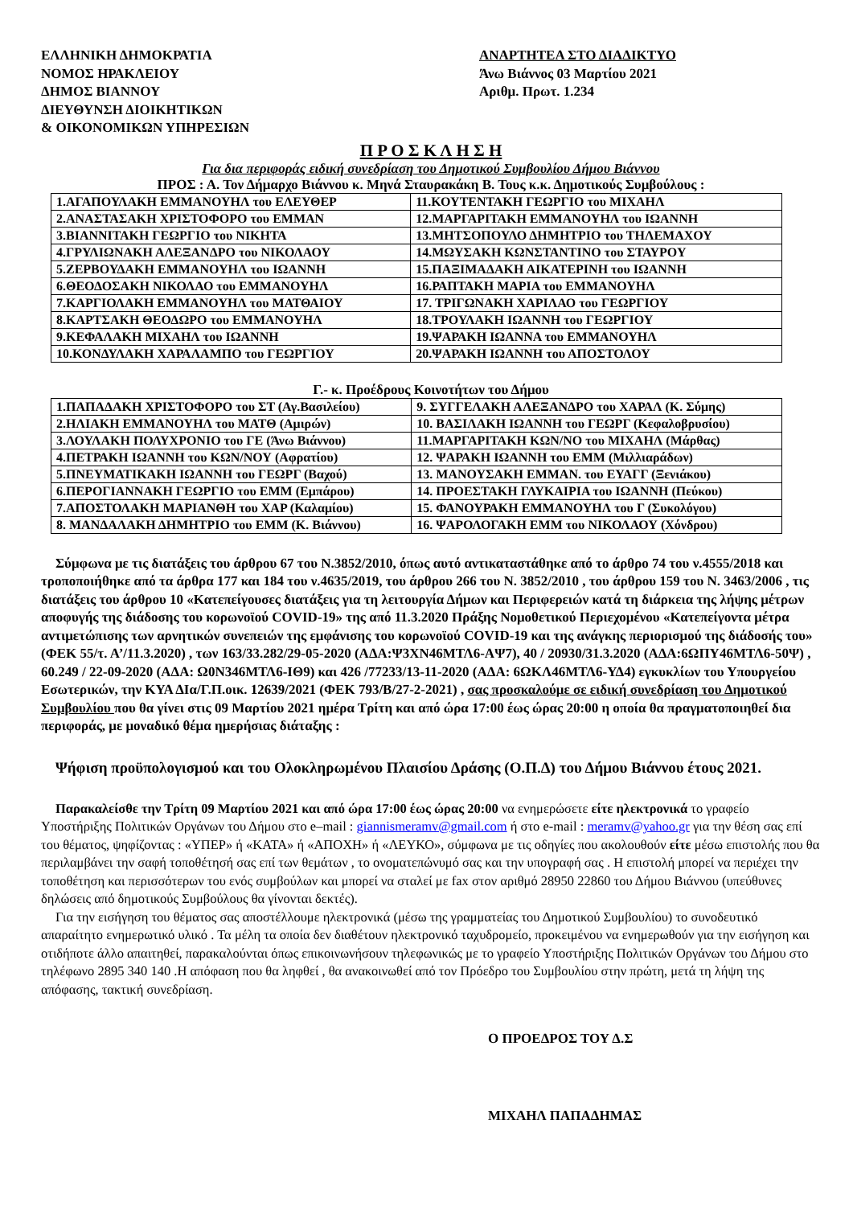ΕΛΛΗΝΙΚΗ ΔΗΜΟΚΡΑΤΙΑ
ΝΟΜΟΣ ΗΡΑΚΛΕΙΟΥ
ΔΗΜΟΣ ΒΙΑΝΝΟΥ
ΔΙΕΥΘΥΝΣΗ ΔΙΟΙΚΗΤΙΚΩΝ
& ΟΙΚΟΝΟΜΙΚΩΝ ΥΠΗΡΕΣΙΩΝ
ΑΝΑΡΤΗΤΕΑ ΣΤΟ ΔΙΑΔΙΚΤΥΟ
Άνω Βιάννος 03 Μαρτίου 2021
Αριθμ. Πρωτ. 1.234
Π Ρ Ο Σ Κ Λ Η Σ Η
Για δια περιφοράς ειδική συνεδρίαση του Δημοτικού Συμβουλίου Δήμου Βιάννου
ΠΡΟΣ : Α. Τον Δήμαρχο Βιάννου κ. Μηνά Σταυρακάκη Β. Τους κ.κ. Δημοτικούς Συμβούλους :
| 1.ΑΓΑΠΟΥΛΑΚΗ ΕΜΜΑΝΟΥΗΛ του ΕΛΕΥΘΕΡ | 11.ΚΟΥΤΕΝΤΑΚΗ ΓΕΩΡΓΙΟ του ΜΙΧΑΗΛ |
| 2.ΑΝΑΣΤΑΣΑΚΗ ΧΡΙΣΤΟΦΟΡΟ του ΕΜΜΑΝ | 12.ΜΑΡΓΑΡΙΤΑΚΗ ΕΜΜΑΝΟΥΗΛ του ΙΩΑΝΝΗ |
| 3.ΒΙΑΝΝΙΤΑΚΗ ΓΕΩΡΓΙΟ του ΝΙΚΗΤΑ | 13.ΜΗΤΣΟΠΟΥΛΟ ΔΗΜΗΤΡΙΟ του ΤΗΛΕΜΑΧΟΥ |
| 4.ΓΡΥΛΙΩΝΑΚΗ ΑΛΕΞΑΝΔΡΟ του ΝΙΚΟΛΑΟΥ | 14.ΜΩΥΣΑΚΗ ΚΩΝΣΤΑΝΤΙΝΟ του ΣΤΑΥΡΟΥ |
| 5.ΖΕΡΒΟΥΔΑΚΗ ΕΜΜΑΝΟΥΗΛ του ΙΩΑΝΝΗ | 15.ΠΑΞΙΜΑΔΑΚΗ ΑΙΚΑΤΕΡΙΝΗ του ΙΩΑΝΝΗ |
| 6.ΘΕΟΔΟΣΑΚΗ ΝΙΚΟΛΑΟ του ΕΜΜΑΝΟΥΗΛ | 16.ΡΑΠΤΑΚΗ ΜΑΡΙΑ του ΕΜΜΑΝΟΥΗΛ |
| 7.ΚΑΡΓΙΟΛΑΚΗ ΕΜΜΑΝΟΥΗΛ του ΜΑΤΘΑΙΟΥ | 17. ΤΡΙΓΩΝΑΚΗ ΧΑΡΙΛΑΟ του ΓΕΩΡΓΙΟΥ |
| 8.ΚΑΡΤΣΑΚΗ ΘΕΟΔΩΡΟ του ΕΜΜΑΝΟΥΗΛ | 18.ΤΡΟΥΛΑΚΗ ΙΩΑΝΝΗ του ΓΕΩΡΓΙΟΥ |
| 9.ΚΕΦΑΛΑΚΗ ΜΙΧΑΗΛ του ΙΩΑΝΝΗ | 19.ΨΑΡΑΚΗ ΙΩΑΝΝΑ του ΕΜΜΑΝΟΥΗΛ |
| 10.ΚΟΝΔΥΛΑΚΗ ΧΑΡΑΛΑΜΠΟ του ΓΕΩΡΓΙΟΥ | 20.ΨΑΡΑΚΗ ΙΩΑΝΝΗ του ΑΠΟΣΤΟΛΟΥ |
Γ.- κ. Προέδρους Κοινοτήτων του Δήμου
| 1.ΠΑΠΑΔΑΚΗ ΧΡΙΣΤΟΦΟΡΟ του ΣΤ (Αγ.Βασιλείου) | 9. ΣΥΓΓΕΛΑΚΗ ΑΛΕΞΑΝΔΡΟ του ΧΑΡΑΛ (Κ. Σύμης) |
| 2.ΗΛΙΑΚΗ ΕΜΜΑΝΟΥΗΛ του ΜΑΤΘ (Αμιρών) | 10. ΒΑΣΙΛΑΚΗ ΙΩΑΝΝΗ του ΓΕΩΡΓ (Κεφαλοβρυσίου) |
| 3.ΛΟΥΛΑΚΗ ΠΟΛΥΧΡΟΝΙΟ του ΓΕ (Άνω Βιάννου) | 11.ΜΑΡΓΑΡΙΤΑΚΗ ΚΩΝ/ΝΟ του ΜΙΧΑΗΛ (Μάρθας) |
| 4.ΠΕΤΡΑΚΗ ΙΩΑΝΝΗ του ΚΩΝ/ΝΟΥ (Αφρατίου) | 12. ΨΑΡΑΚΗ ΙΩΑΝΝΗ του ΕΜΜ (Μιλλιαράδων) |
| 5.ΠΝΕΥΜΑΤΙΚΑΚΗ ΙΩΑΝΝΗ του ΓΕΩΡΓ (Βαχού) | 13. ΜΑΝΟΥΣΑΚΗ ΕΜΜΑΝ. του ΕΥΑΓΓ (Ξενιάκου) |
| 6.ΠΕΡΟΓΙΑΝΝΑΚΗ ΓΕΩΡΓΙΟ του ΕΜΜ (Εμπάρου) | 14. ΠΡΟΕΣΤΑΚΗ ΓΛΥΚΑΙΡΙΑ του ΙΩΑΝΝΗ (Πεύκου) |
| 7.ΑΠΟΣΤΟΛΑΚΗ ΜΑΡΙΑΝΘΗ του ΧΑΡ (Καλαμίου) | 15. ΦΑΝΟΥΡΑΚΗ ΕΜΜΑΝΟΥΗΛ του Γ (Συκολόγου) |
| 8. ΜΑΝΔΑΛΑΚΗ ΔΗΜΗΤΡΙΟ του ΕΜΜ (Κ. Βιάννου) | 16. ΨΑΡΟΛΟΓΑΚΗ ΕΜΜ του ΝΙΚΟΛΑΟΥ (Χόνδρου) |
Σύμφωνα με τις διατάξεις του άρθρου 67 του Ν.3852/2010, όπως αυτό αντικαταστάθηκε από το άρθρο 74 του ν.4555/2018 και τροποποιήθηκε από τα άρθρα 177 και 184 του ν.4635/2019, του άρθρου 266 του Ν. 3852/2010 , του άρθρου 159 του Ν. 3463/2006 , τις διατάξεις του άρθρου 10 «Κατεπείγουσες διατάξεις για τη λειτουργία Δήμων και Περιφερειών κατά τη διάρκεια της λήψης μέτρων αποφυγής της διάδοσης του κορωνοϊού COVID-19» της από 11.3.2020 Πράξης Νομοθετικού Περιεχομένου «Κατεπείγοντα μέτρα αντιμετώπισης των αρνητικών συνεπειών της εμφάνισης του κορωνοϊού COVID-19 και της ανάγκης περιορισμού της διάδοσής του» (ΦΕΚ 55/τ. Α’/11.3.2020) , των 163/33.282/29-05-2020 (ΑΔΑ:Ψ3ΧΝ46ΜΤΛ6-ΑΨ7), 40 / 20930/31.3.2020 (ΑΔΑ:6ΩΠΥ46ΜΤΛ6-50Ψ) , 60.249 / 22-09-2020 (ΑΔΑ: Ω0Ν346ΜΤΛ6-ΙΘ9) και 426 /77233/13-11-2020 (ΑΔΑ: 6ΩΚΛ46ΜΤΛ6-ΥΔ4) εγκυκλίων του Υπουργείου Εσωτερικών, την ΚΥΑ ΔΙα/Γ.Π.οικ. 12639/2021 (ΦΕΚ 793/Β/27-2-2021) , σας προσκαλούμε σε ειδική συνεδρίαση του Δημοτικού Συμβουλίου που θα γίνει στις 09 Μαρτίου 2021 ημέρα Τρίτη και από ώρα 17:00 έως ώρας 20:00 η οποία θα πραγματοποιηθεί δια περιφοράς, με μοναδικό θέμα ημερήσιας διάταξης :
Ψήφιση προϋπολογισμού και του Ολοκληρωμένου Πλαισίου Δράσης (Ο.Π.Δ) του Δήμου Βιάννου έτους 2021.
Παρακαλείσθε την Τρίτη 09 Μαρτίου 2021 και από ώρα 17:00 έως ώρας 20:00 να ενημερώσετε είτε ηλεκτρονικά το γραφείο Υποστήριξης Πολιτικών Οργάνων του Δήμου στο e–mail : giannismeramv@gmail.com ή στο e-mail : meramv@yahoo.gr για την θέση σας επί του θέματος, ψηφίζοντας : «ΥΠΕΡ» ή «ΚΑΤΑ» ή «ΑΠΟΧΗ» ή «ΛΕΥΚΟ», σύμφωνα με τις οδηγίες που ακολουθούν είτε μέσω επιστολής που θα περιλαμβάνει την σαφή τοποθέτησή σας επί των θεμάτων , το ονοματεπώνυμό σας και την υπογραφή σας . Η επιστολή μπορεί να περιέχει την τοποθέτηση και περισσότερων του ενός συμβούλων και μπορεί να σταλεί με fax στον αριθμό 28950 22860 του Δήμου Βιάννου (υπεύθυνες δηλώσεις από δημοτικούς Συμβούλους θα γίνονται δεκτές).
Για την εισήγηση του θέματος σας αποστέλλουμε ηλεκτρονικά (μέσω της γραμματείας του Δημοτικού Συμβουλίου) το συνοδευτικό απαραίτητο ενημερωτικό υλικό . Τα μέλη τα οποία δεν διαθέτουν ηλεκτρονικό ταχυδρομείο, προκειμένου να ενημερωθούν για την εισήγηση και οτιδήποτε άλλο απαιτηθεί, παρακαλούνται όπως επικοινωνήσουν τηλεφωνικώς με το γραφείο Υποστήριξης Πολιτικών Οργάνων του Δήμου στο τηλέφωνο 2895 340 140 .Η απόφαση που θα ληφθεί , θα ανακοινωθεί από τον Πρόεδρο του Συμβουλίου στην πρώτη, μετά τη λήψη της απόφασης, τακτική συνεδρίαση.
Ο ΠΡΟΕΔΡΟΣ ΤΟΥ Δ.Σ
ΜΙΧΑΗΛ ΠΑΠΑΔΗΜΑΣ